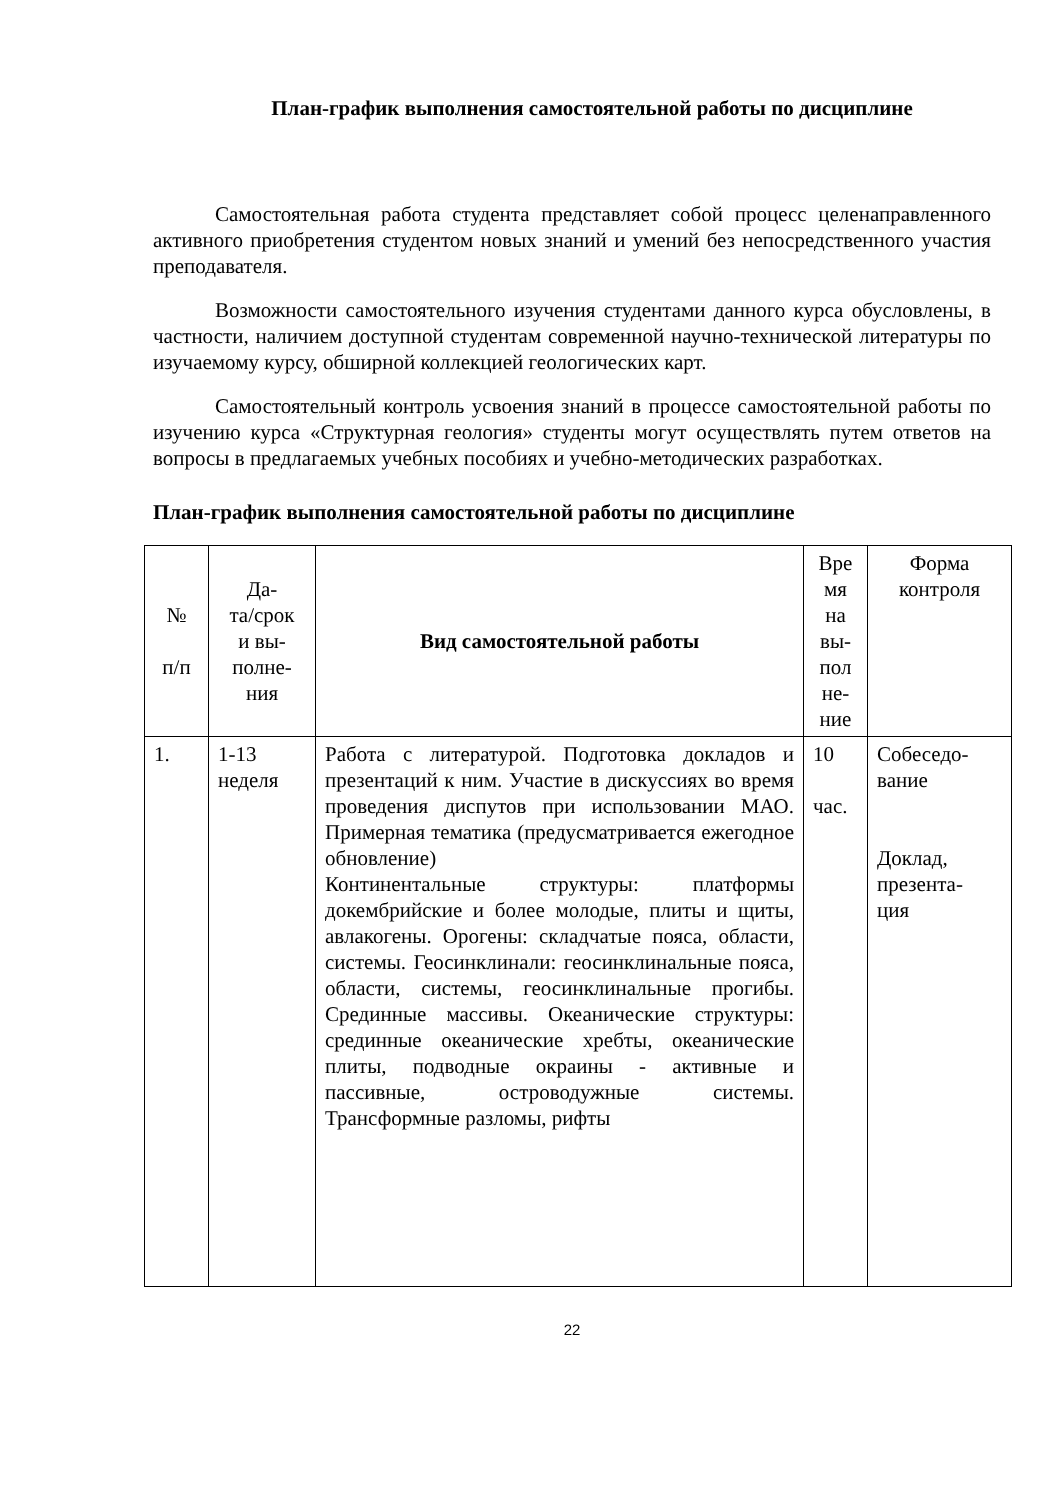План-график выполнения самостоятельной работы по дисциплине
Самостоятельная работа студента представляет собой процесс целенаправленного активного приобретения студентом новых знаний и умений без непосредственного участия преподавателя.
Возможности самостоятельного изучения студентами данного курса обусловлены, в частности, наличием доступной студентам современной научно-технической литературы по изучаемому курсу, обширной коллекцией геологических карт.
Самостоятельный контроль усвоения знаний в процессе самостоятельной работы по изучению курса «Структурная геология» студенты могут осуществлять путем ответов на вопросы в предлагаемых учебных пособиях и учебно-методических разработках.
План-график выполнения самостоятельной работы по дисциплине
| № п/п | Да- та/срок и вы- полне- ния | Вид самостоятельной работы | Вре мя на вы- пол не- ние | Форма контроля |
| --- | --- | --- | --- | --- |
| 1. | 1-13 неделя | Работа с литературой. Подготовка докладов и презентаций к ним. Участие в дискуссиях во время проведения диспутов при использовании МАО. Примерная тематика (предусматривается ежегодное обновление) Континентальные структуры: платформы докембрийские и более молодые, плиты и щиты, авлакогены. Орогены: складчатые пояса, области, системы. Геосинклинали: геосинклинальные пояса, области, системы, геосинклинальные прогибы. Срединные массивы. Океанические структуры: срединные океанические хребты, океанические плиты, подводные окраины - активные и пассивные, островодужные системы. Трансформные разломы, рифты | 10 час. | Собеседо- вание Доклад, презента- ция |
22